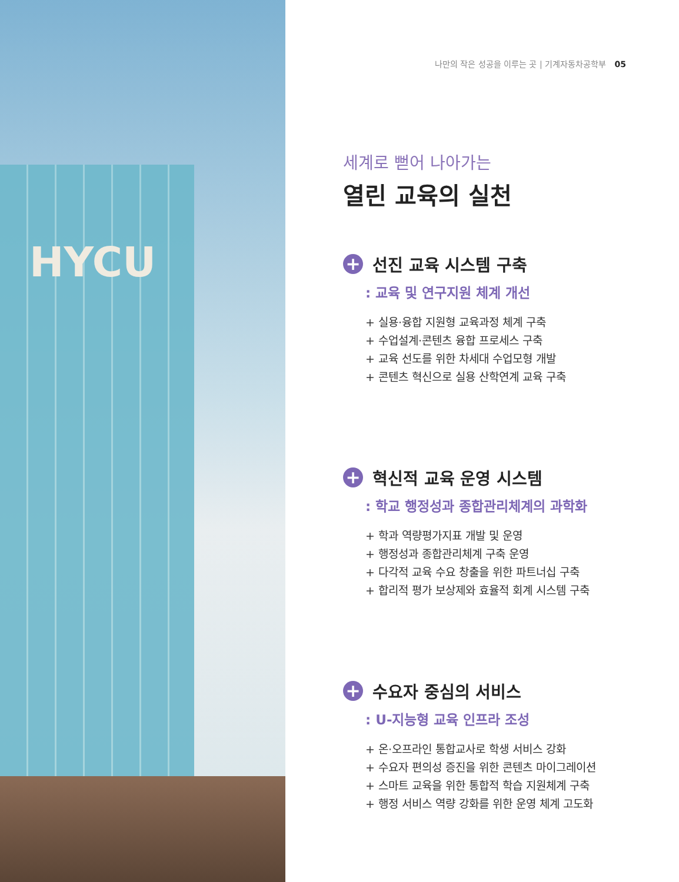HYCU
나만의 작은 성공을 이루는 곳 | 기계자동차공학부 05
세계로 뻗어 나아가는
열린 교육의 실천
+ 선진 교육 시스템 구축
: 교육 및 연구지원 체계 개선
+ 실용·융합 지원형 교육과정 체계 구축
+ 수업설계·콘텐츠 융합 프로세스 구축
+ 교육 선도를 위한 차세대 수업모형 개발
+ 콘텐츠 혁신으로 실용 산학연계 교육 구축
+ 혁신적 교육 운영 시스템
: 학교 행정성과 종합관리체계의 과학화
+ 학과 역량평가지표 개발 및 운영
+ 행정성과 종합관리체계 구축 운영
+ 다각적 교육 수요 창출을 위한 파트너십 구축
+ 합리적 평가 보상제와 효율적 회계 시스템 구축
+ 수요자 중심의 서비스
: U-지능형 교육 인프라 조성
+ 온·오프라인 통합교사로 학생 서비스 강화
+ 수요자 편의성 증진을 위한 콘텐츠 마이그레이션
+ 스마트 교육을 위한 통합적 학습 지원체계 구축
+ 행정 서비스 역량 강화를 위한 운영 체계 고도화